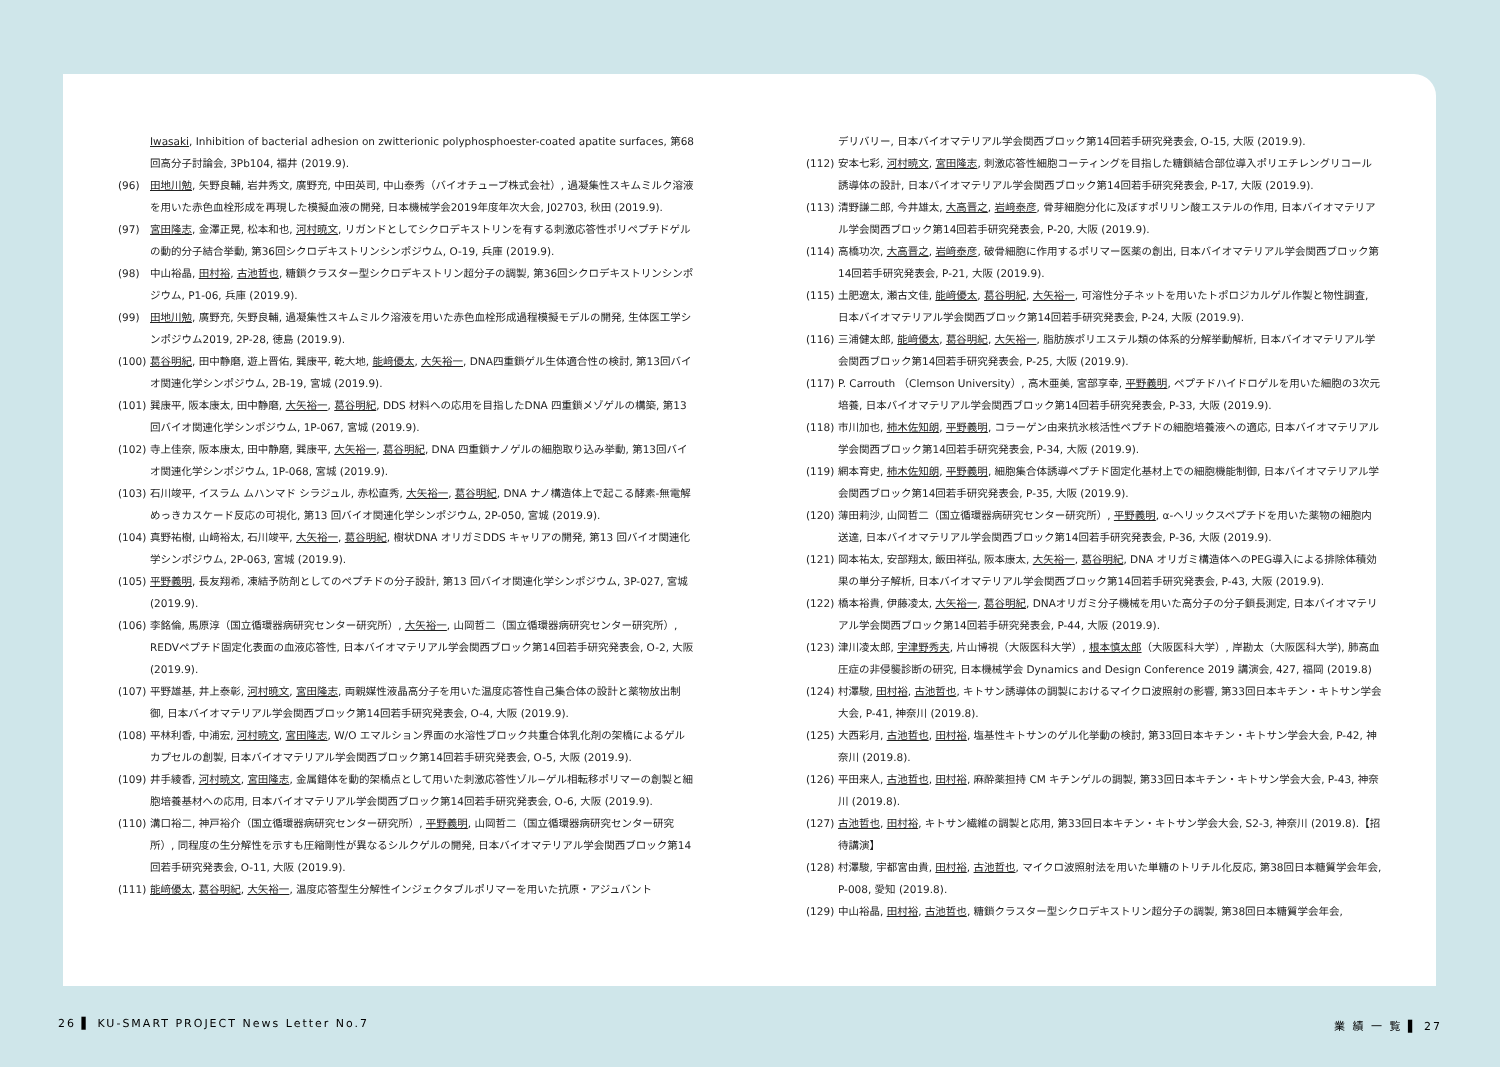Iwasaki, Inhibition of bacterial adhesion on zwitterionic polyphosphoester-coated apatite surfaces, 第68回高分子討論会, 3Pb104, 福井 (2019.9).
(96) 田地川勉, 矢野良輔, 岩井秀文, 廣野充, 中田英司, 中山泰秀（バイオチューブ株式会社）, 過凝集性スキムミルク溶液を用いた赤色血栓形成を再現した模擬血液の開発, 日本機械学会2019年度年次大会, J02703, 秋田 (2019.9).
(97) 宮田隆志, 金澤正晃, 松本和也, 河村暁文, リガンドとしてシクロデキストリンを有する刺激応答性ポリペプチドゲルの動的分子結合挙動, 第36回シクロデキストリンシンポジウム, O-19, 兵庫 (2019.9).
(98) 中山裕晶, 田村裕, 古池哲也, 糖鎖クラスター型シクロデキストリン超分子の調製, 第36回シクロデキストリンシンポジウム, P1-06, 兵庫 (2019.9).
(99) 田地川勉, 廣野充, 矢野良輔, 過凝集性スキムミルク溶液を用いた赤色血栓形成過程模擬モデルの開発, 生体医工学シンポジウム2019, 2P-28, 徳島 (2019.9).
(100) 葛谷明紀, 田中静磨, 遊上晋佑, 巽康平, 乾大地, 能﨑優太, 大矢裕一, DNA四重鎖ゲル生体適合性の検討, 第13回バイオ関連化学シンポジウム, 2B-19, 宮城 (2019.9).
(101) 巽康平, 阪本康太, 田中静磨, 大矢裕一, 葛谷明紀, DDS 材料への応用を目指したDNA 四重鎖メゾゲルの構築, 第13 回バイオ関連化学シンポジウム, 1P-067, 宮城 (2019.9).
(102) 寺上佳奈, 阪本康太, 田中静磨, 巽康平, 大矢裕一, 葛谷明紀, DNA 四重鎖ナノゲルの細胞取り込み挙動, 第13回バイオ関連化学シンポジウム, 1P-068, 宮城 (2019.9).
(103) 石川竣平, イスラム ムハンマド シラジュル, 赤松直秀, 大矢裕一, 葛谷明紀, DNA ナノ構造体上で起こる酵素-無電解めっきカスケード反応の可視化, 第13 回バイオ関連化学シンポジウム, 2P-050, 宮城 (2019.9).
(104) 真野祐樹, 山﨑裕太, 石川竣平, 大矢裕一, 葛谷明紀, 樹状DNA オリガミDDS キャリアの開発, 第13 回バイオ関連化学シンポジウム, 2P-063, 宮城 (2019.9).
(105) 平野義明, 長友翔希, 凍結予防剤としてのペプチドの分子設計, 第13 回バイオ関連化学シンポジウム, 3P-027, 宮城 (2019.9).
(106) 李銘倫, 馬原淳（国立循環器病研究センター研究所）, 大矢裕一, 山岡哲二（国立循環器病研究センター研究所）, REDVペプチド固定化表面の血液応答性, 日本バイオマテリアル学会関西ブロック第14回若手研究発表会, O-2, 大阪 (2019.9).
(107) 平野雄基, 井上泰彰, 河村暁文, 宮田隆志, 両親媒性液晶高分子を用いた温度応答性自己集合体の設計と薬物放出制御, 日本バイオマテリアル学会関西ブロック第14回若手研究発表会, O-4, 大阪 (2019.9).
(108) 平林利香, 中浦宏, 河村暁文, 宮田隆志, W/O エマルション界面の水溶性ブロック共重合体乳化剤の架橋によるゲルカプセルの創製, 日本バイオマテリアル学会関西ブロック第14回若手研究発表会, O-5, 大阪 (2019.9).
(109) 井手綾香, 河村暁文, 宮田隆志, 金属錯体を動的架橋点として用いた刺激応答性ゾル−ゲル相転移ポリマーの創製と細胞培養基材への応用, 日本バイオマテリアル学会関西ブロック第14回若手研究発表会, O-6, 大阪 (2019.9).
(110) 溝口裕二, 神戸裕介（国立循環器病研究センター研究所）, 平野義明, 山岡哲二（国立循環器病研究センター研究所）, 同程度の生分解性を示すも圧縮剛性が異なるシルクゲルの開発, 日本バイオマテリアル学会関西ブロック第14回若手研究発表会, O-11, 大阪 (2019.9).
(111) 能﨑優太, 葛谷明紀, 大矢裕一, 温度応答型生分解性インジェクタブルポリマーを用いた抗原・アジュバント
デリバリー, 日本バイオマテリアル学会関西ブロック第14回若手研究発表会, O-15, 大阪 (2019.9).
(112) 安本七彩, 河村暁文, 宮田隆志, 刺激応答性細胞コーティングを目指した糖鎖結合部位導入ポリエチレングリコール誘導体の設計, 日本バイオマテリアル学会関西ブロック第14回若手研究発表会, P-17, 大阪 (2019.9).
(113) 清野謙二郎, 今井雄太, 大高晋之, 岩﨑泰彦, 骨芽細胞分化に及ぼすポリリン酸エステルの作用, 日本バイオマテリアル学会関西ブロック第14回若手研究発表会, P-20, 大阪 (2019.9).
(114) 高橋功次, 大高晋之, 岩﨑泰彦, 破骨細胞に作用するポリマー医薬の創出, 日本バイオマテリアル学会関西ブロック第14回若手研究発表会, P-21, 大阪 (2019.9).
(115) 土肥遼太, 瀬古文佳, 能﨑優太, 葛谷明紀, 大矢裕一, 可溶性分子ネットを用いたトポロジカルゲル作製と物性調査, 日本バイオマテリアル学会関西ブロック第14回若手研究発表会, P-24, 大阪 (2019.9).
(116) 三浦健太郎, 能﨑優太, 葛谷明紀, 大矢裕一, 脂肪族ポリエステル類の体系的分解挙動解析, 日本バイオマテリアル学会関西ブロック第14回若手研究発表会, P-25, 大阪 (2019.9).
(117) P. Carrouth （Clemson University）, 高木亜美, 宮部享幸, 平野義明, ペプチドハイドロゲルを用いた細胞の3次元培養, 日本バイオマテリアル学会関西ブロック第14回若手研究発表会, P-33, 大阪 (2019.9).
(118) 市川加也, 柿木佐知朗, 平野義明, コラーゲン由来抗氷核活性ペプチドの細胞培養液への適応, 日本バイオマテリアル学会関西ブロック第14回若手研究発表会, P-34, 大阪 (2019.9).
(119) 網本育史, 柿木佐知朗, 平野義明, 細胞集合体誘導ペプチド固定化基材上での細胞機能制御, 日本バイオマテリアル学会関西ブロック第14回若手研究発表会, P-35, 大阪 (2019.9).
(120) 薄田莉沙, 山岡哲二（国立循環器病研究センター研究所）, 平野義明, α-ヘリックスペプチドを用いた薬物の細胞内送達, 日本バイオマテリアル学会関西ブロック第14回若手研究発表会, P-36, 大阪 (2019.9).
(121) 岡本祐太, 安部翔太, 飯田祥弘, 阪本康太, 大矢裕一, 葛谷明紀, DNA オリガミ構造体へのPEG導入による排除体積効果の単分子解析, 日本バイオマテリアル学会関西ブロック第14回若手研究発表会, P-43, 大阪 (2019.9).
(122) 橋本裕貴, 伊藤凌太, 大矢裕一, 葛谷明紀, DNAオリガミ分子機械を用いた高分子の分子鎖長測定, 日本バイオマテリアル学会関西ブロック第14回若手研究発表会, P-44, 大阪 (2019.9).
(123) 津川凌太郎, 宇津野秀夫, 片山博視（大阪医科大学）, 根本慎太郎（大阪医科大学）, 岸勘太（大阪医科大学), 肺高血圧症の非侵襲診断の研究, 日本機械学会 Dynamics and Design Conference 2019 講演会, 427, 福岡 (2019.8)
(124) 村澤駿, 田村裕, 古池哲也, キトサン誘導体の調製におけるマイクロ波照射の影響, 第33回日本キチン・キトサン学会大会, P-41, 神奈川 (2019.8).
(125) 大西彩月, 古池哲也, 田村裕, 塩基性キトサンのゲル化挙動の検討, 第33回日本キチン・キトサン学会大会, P-42, 神奈川 (2019.8).
(126) 平田来人, 古池哲也, 田村裕, 麻酔薬担持 CM キチンゲルの調製, 第33回日本キチン・キトサン学会大会, P-43, 神奈川 (2019.8).
(127) 古池哲也, 田村裕, キトサン繊維の調製と応用, 第33回日本キチン・キトサン学会大会, S2-3, 神奈川 (2019.8).【招待講演】
(128) 村澤駿, 宇都宮由貴, 田村裕, 古池哲也, マイクロ波照射法を用いた単糖のトリチル化反応, 第38回日本糖質学会年会, P-008, 愛知 (2019.8).
(129) 中山裕晶, 田村裕, 古池哲也, 糖鎖クラスター型シクロデキストリン超分子の調製, 第38回日本糖質学会年会,
26 ▌ KU-SMART PROJECT News Letter No.7 業 績 一 覧 ▌ 27